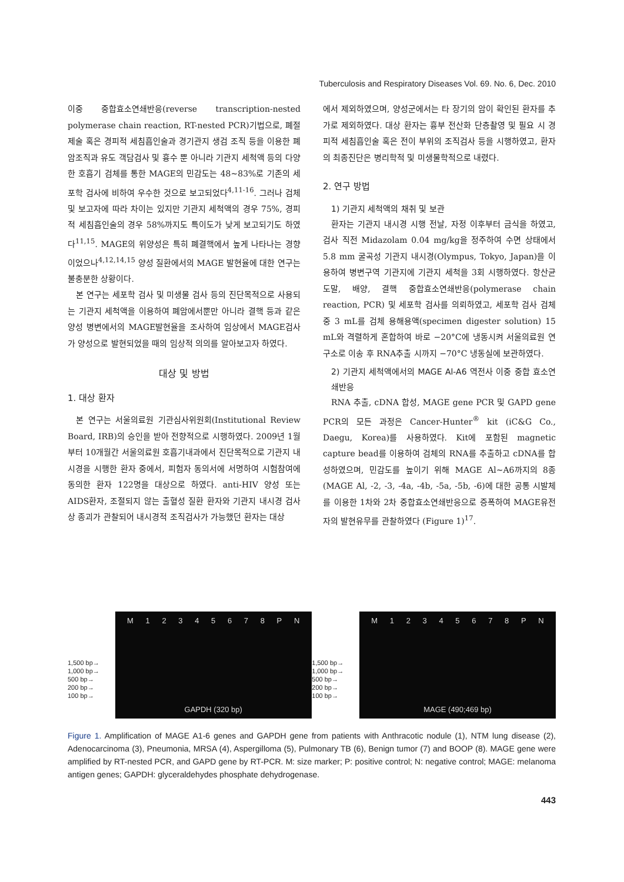Tuberculosis and Respiratory Diseases Vol. 69. No. 6, Dec. 2010
이중 중합효소연쇄반응(reverse transcription-nested polymerase chain reaction, RT-nested PCR)기법으로, 폐절제술 혹은 경피적 세침흡인술과 경기관지 생검 조직 등을 이용한 폐암조직과 유도 객담검사 및 흉수 뿐 아니라 기관지 세척액 등의 다양한 호흡기 검체를 통한 MAGE의 민감도는 48∼83%로 기존의 세포학 검사에 비하여 우수한 것으로 보고되었다<sup>4,11-16</sup>. 그러나 검체 및 보고자에 따라 차이는 있지만 기관지 세척액의 경우 75%, 경피적 세침흡인술의 경우 58%까지도 특이도가 낮게 보고되기도 하였다<sup>11,15</sup>. MAGE의 위양성은 특히 폐결핵에서 높게 나타나는 경향이었으나<sup>4,12,14,15</sup> 양성 질환에서의 MAGE 발현율에 대한 연구는 불충분한 상황이다.
본 연구는 세포학 검사 및 미생물 검사 등의 진단목적으로 사용되는 기관지 세척액을 이용하여 폐암에서뿐만 아니라 결핵 등과 같은 양성 병변에서의 MAGE발현율을 조사하여 임상에서 MAGE검사가 양성으로 발현되었을 때의 임상적 의의를 알아보고자 하였다.
대상 및 방법
1. 대상 환자
본 연구는 서울의료원 기관심사위원회(Institutional Review Board, IRB)의 승인을 받아 전향적으로 시행하였다. 2009년 1월부터 10개월간 서울의료원 호흡기내과에서 진단목적으로 기관지 내시경을 시행한 환자 중에서, 피험자 동의서에 서명하여 시험참여에 동의한 환자 122명을 대상으로 하였다. anti-HIV 양성 또는 AIDS환자, 조절되지 않는 출혈성 질환 환자와 기관지 내시경 검사상 종괴가 관찰되어 내시경적 조직검사가 가능했던 환자는 대상
에서 제외하였으며, 양성군에서는 타 장기의 암이 확인된 환자를 추가로 제외하였다. 대상 환자는 흉부 전산화 단층촬영 및 필요 시 경피적 세침흡인술 혹은 전이 부위의 조직검사 등을 시행하였고, 환자의 최종진단은 병리학적 및 미생물학적으로 내렸다.
2. 연구 방법
1) 기관지 세척액의 채취 및 보관
환자는 기관지 내시경 시행 전날, 자정 이후부터 금식을 하였고, 검사 직전 Midazolam 0.04 mg/kg을 정주하여 수면 상태에서 5.8 mm 굴곡성 기관지 내시경(Olympus, Tokyo, Japan)을 이용하여 병변구역 기관지에 기관지 세척을 3회 시행하였다. 항산균 도말, 배양, 결핵 중합효소연쇄반응(polymerase chain reaction, PCR) 및 세포학 검사를 의뢰하였고, 세포학 검사 검체 중 3 mL를 검체 용해용액(specimen digester solution) 15 mL와 격렬하게 혼합하여 바로 −20°C에 냉동시켜 서울의료원 연구소로 이송 후 RNA추출 시까지 −70°C 냉동실에 보관하였다.
2) 기관지 세척액에서의 MAGE Al-A6 역전사 이중 중합 효소연쇄반응
RNA 추출, cDNA 합성, MAGE gene PCR 및 GAPD gene PCR의 모든 과정은 Cancer-Hunter<sup>®</sup> kit (iC&G Co., Daegu, Korea)를 사용하였다. Kit에 포함된 magnetic capture bead를 이용하여 검체의 RNA를 추출하고 cDNA를 합성하였으며, 민감도를 높이기 위해 MAGE Al∼A6까지의 8종(MAGE Al, -2, -3, -4a, -4b, -5a, -5b, -6)에 대한 공통 시발체를 이용한 1차와 2차 중합효소연쇄반응으로 증폭하여 MAGE유전자의 발현유무를 관찰하였다 (Figure 1)<sup>17</sup>.
1,500 bp→
1,000 bp→
500 bp→
200 bp→
100 bp→
M 1 2 3 4 5 6 7 8 P N
GAPDH (320 bp)
1,500 bp→
1,000 bp→
500 bp→
200 bp→
100 bp→
M 1 2 3 4 5 6 7 8 P N
MAGE (490;469 bp)
Figure 1. Amplification of MAGE A1-6 genes and GAPDH gene from patients with Anthracotic nodule (1), NTM lung disease (2), Adenocarcinoma (3), Pneumonia, MRSA (4), Aspergilloma (5), Pulmonary TB (6), Benign tumor (7) and BOOP (8). MAGE gene were amplified by RT-nested PCR, and GAPD gene by RT-PCR. M: size marker; P: positive control; N: negative control; MAGE: melanoma antigen genes; GAPDH: glyceraldehydes phosphate dehydrogenase.
443